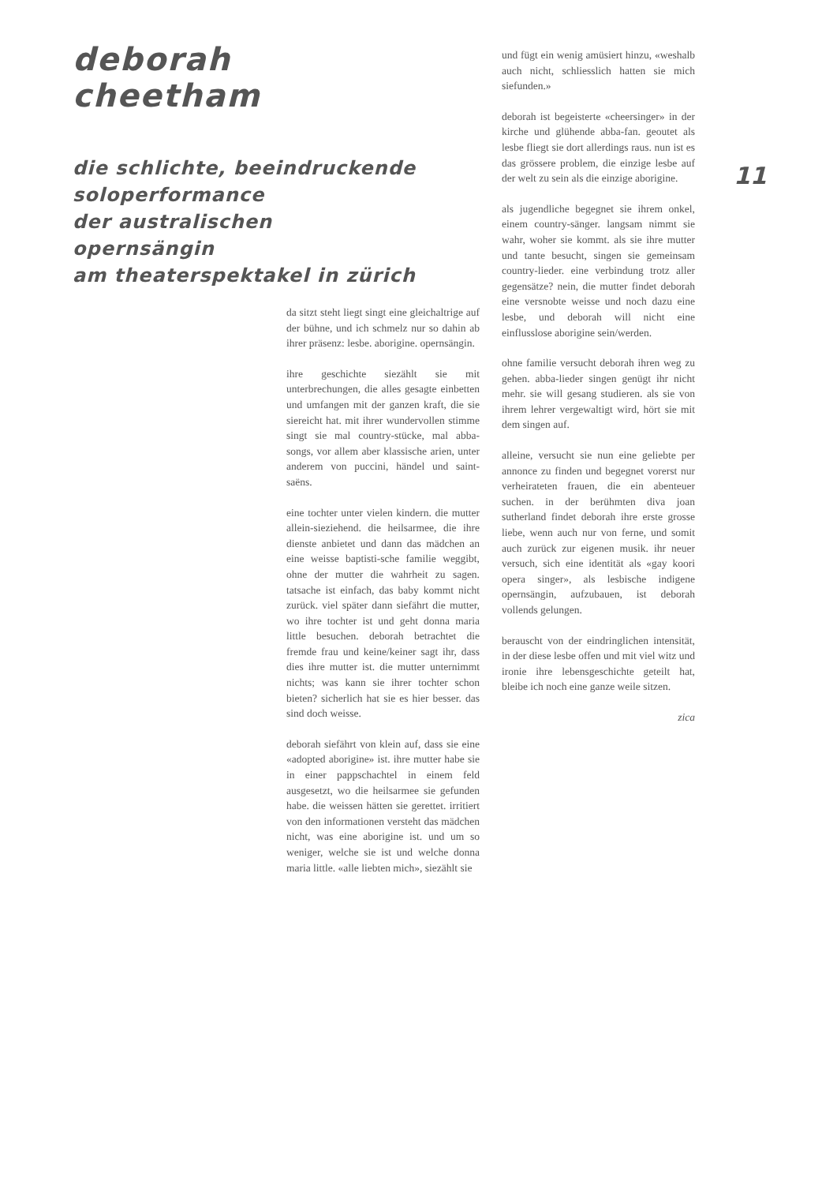deborah cheetham
die schlichte, beeindruckende soloperformance
der australischen opernsängin
am theaterspektakel in zürich
da sitzt steht liegt singt eine gleichaltrige auf der bühne, und ich schmelz nur so dahin ab ihrer präsenz: lesbe. aborigine. opernsängin.
ihre geschichte siezählt sie mit unterbrechungen, die alles gesagte einbetten und umfangen mit der ganzen kraft, die sie siereicht hat. mit ihrer wundervollen stimme singt sie mal country-stücke, mal abba-songs, vor allem aber klassische arien, unter anderem von puccini, händel und saint-saëns.
eine tochter unter vielen kindern. die mutter allein-sieziehend. die heilsarmee, die ihre dienste anbietet und dann das mädchen an eine weisse baptisti-sche familie weggibt, ohne der mutter die wahrheit zu sagen. tatsache ist einfach, das baby kommt nicht zurück. viel später dann siefährt die mutter, wo ihre tochter ist und geht donna maria little besuchen. deborah betrachtet die fremde frau und keine/keiner sagt ihr, dass dies ihre mutter ist. die mutter unternimmt nichts; was kann sie ihrer tochter schon bieten? sicherlich hat sie es hier besser. das sind doch weisse.
deborah siefährt von klein auf, dass sie eine «adopted aborigine» ist. ihre mutter habe sie in einer pappschachtel in einem feld ausgesetzt, wo die heilsarmee sie gefunden habe. die weissen hätten sie gerettet. irritiert von den informationen versteht das mädchen nicht, was eine aborigine ist. und um so weniger, welche sie ist und welche donna maria little. «alle liebten mich», siezählt sie
und fügt ein wenig amüsiert hinzu, «weshalb auch nicht, schliesslich hatten sie mich siefunden.»
deborah ist begeisterte «cheersinger» in der kirche und glühende abba-fan. geoutet als lesbe fliegt sie dort allerdings raus. nun ist es das grössere problem, die einzige lesbe auf der welt zu sein als die einzige aborigine.
als jugendliche begegnet sie ihrem onkel, einem country-sänger. langsam nimmt sie wahr, woher sie kommt. als sie ihre mutter und tante besucht, singen sie gemeinsam country-lieder. eine verbindung trotz aller gegensätze? nein, die mutter findet deborah eine versnobte weisse und noch dazu eine lesbe, und deborah will nicht eine einflusslose aborigine sein/werden.
ohne familie versucht deborah ihren weg zu gehen. abba-lieder singen genügt ihr nicht mehr. sie will gesang studieren. als sie von ihrem lehrer vergewaltigt wird, hört sie mit dem singen auf.
alleine, versucht sie nun eine geliebte per annonce zu finden und begegnet vorerst nur verheirateten frauen, die ein abenteuer suchen. in der berühmten diva joan sutherland findet deborah ihre erste grosse liebe, wenn auch nur von ferne, und somit auch zurück zur eigenen musik. ihr neuer versuch, sich eine identität als «gay koori opera singer», als lesbische indigene opernsängin, aufzubauen, ist deborah vollends gelungen.
berauscht von der eindringlichen intensität, in der diese lesbe offen und mit viel witz und ironie ihre lebensgeschichte geteilt hat, bleibe ich noch eine ganze weile sitzen.
zica
11